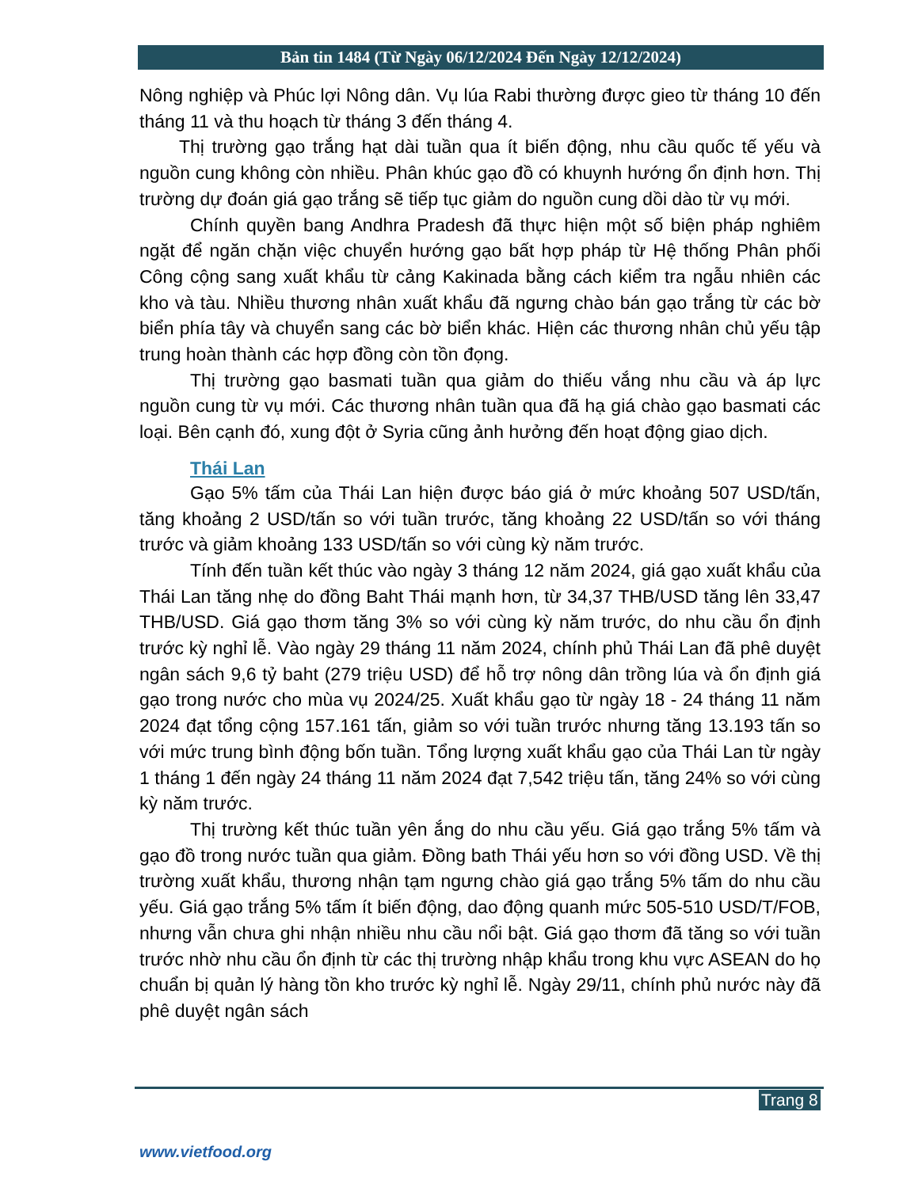Bản tin 1484 (Từ Ngày 06/12/2024 Đến Ngày 12/12/2024)
Nông nghiệp và Phúc lợi Nông dân. Vụ lúa Rabi thường được gieo từ tháng 10 đến tháng 11 và thu hoạch từ tháng 3 đến tháng 4.
Thị trường gạo trắng hạt dài tuần qua ít biến động, nhu cầu quốc tế yếu và nguồn cung không còn nhiều. Phân khúc gạo đồ có khuynh hướng ổn định hơn. Thị trường dự đoán giá gạo trắng sẽ tiếp tục giảm do nguồn cung dồi dào từ vụ mới.
Chính quyền bang Andhra Pradesh đã thực hiện một số biện pháp nghiêm ngặt để ngăn chặn việc chuyển hướng gạo bất hợp pháp từ Hệ thống Phân phối Công cộng sang xuất khẩu từ cảng Kakinada bằng cách kiểm tra ngẫu nhiên các kho và tàu. Nhiều thương nhân xuất khẩu đã ngưng chào bán gạo trắng từ các bờ biển phía tây và chuyển sang các bờ biển khác. Hiện các thương nhân chủ yếu tập trung hoàn thành các hợp đồng còn tồn đọng.
Thị trường gạo basmati tuần qua giảm do thiếu vắng nhu cầu và áp lực nguồn cung từ vụ mới. Các thương nhân tuần qua đã hạ giá chào gạo basmati các loại. Bên cạnh đó, xung đột ở Syria cũng ảnh hưởng đến hoạt động giao dịch.
Thái Lan
Gạo 5% tấm của Thái Lan hiện được báo giá ở mức khoảng 507 USD/tấn, tăng khoảng 2 USD/tấn so với tuần trước, tăng khoảng 22 USD/tấn so với tháng trước và giảm khoảng 133 USD/tấn so với cùng kỳ năm trước.
Tính đến tuần kết thúc vào ngày 3 tháng 12 năm 2024, giá gạo xuất khẩu của Thái Lan tăng nhẹ do đồng Baht Thái mạnh hơn, từ 34,37 THB/USD tăng lên 33,47 THB/USD. Giá gạo thơm tăng 3% so với cùng kỳ năm trước, do nhu cầu ổn định trước kỳ nghỉ lễ. Vào ngày 29 tháng 11 năm 2024, chính phủ Thái Lan đã phê duyệt ngân sách 9,6 tỷ baht (279 triệu USD) để hỗ trợ nông dân trồng lúa và ổn định giá gạo trong nước cho mùa vụ 2024/25. Xuất khẩu gạo từ ngày 18 - 24 tháng 11 năm 2024 đạt tổng cộng 157.161 tấn, giảm so với tuần trước nhưng tăng 13.193 tấn so với mức trung bình động bốn tuần. Tổng lượng xuất khẩu gạo của Thái Lan từ ngày 1 tháng 1 đến ngày 24 tháng 11 năm 2024 đạt 7,542 triệu tấn, tăng 24% so với cùng kỳ năm trước.
Thị trường kết thúc tuần yên ắng do nhu cầu yếu. Giá gạo trắng 5% tấm và gạo đồ trong nước tuần qua giảm. Đồng bath Thái yếu hơn so với đồng USD. Về thị trường xuất khẩu, thương nhận tạm ngưng chào giá gạo trắng 5% tấm do nhu cầu yếu. Giá gạo trắng 5% tấm ít biến động, dao động quanh mức 505-510 USD/T/FOB, nhưng vẫn chưa ghi nhận nhiều nhu cầu nổi bật. Giá gạo thơm đã tăng so với tuần trước nhờ nhu cầu ổn định từ các thị trường nhập khẩu trong khu vực ASEAN do họ chuẩn bị quản lý hàng tồn kho trước kỳ nghỉ lễ. Ngày 29/11, chính phủ nước này đã phê duyệt ngân sách
Trang 8
www.vietfood.org